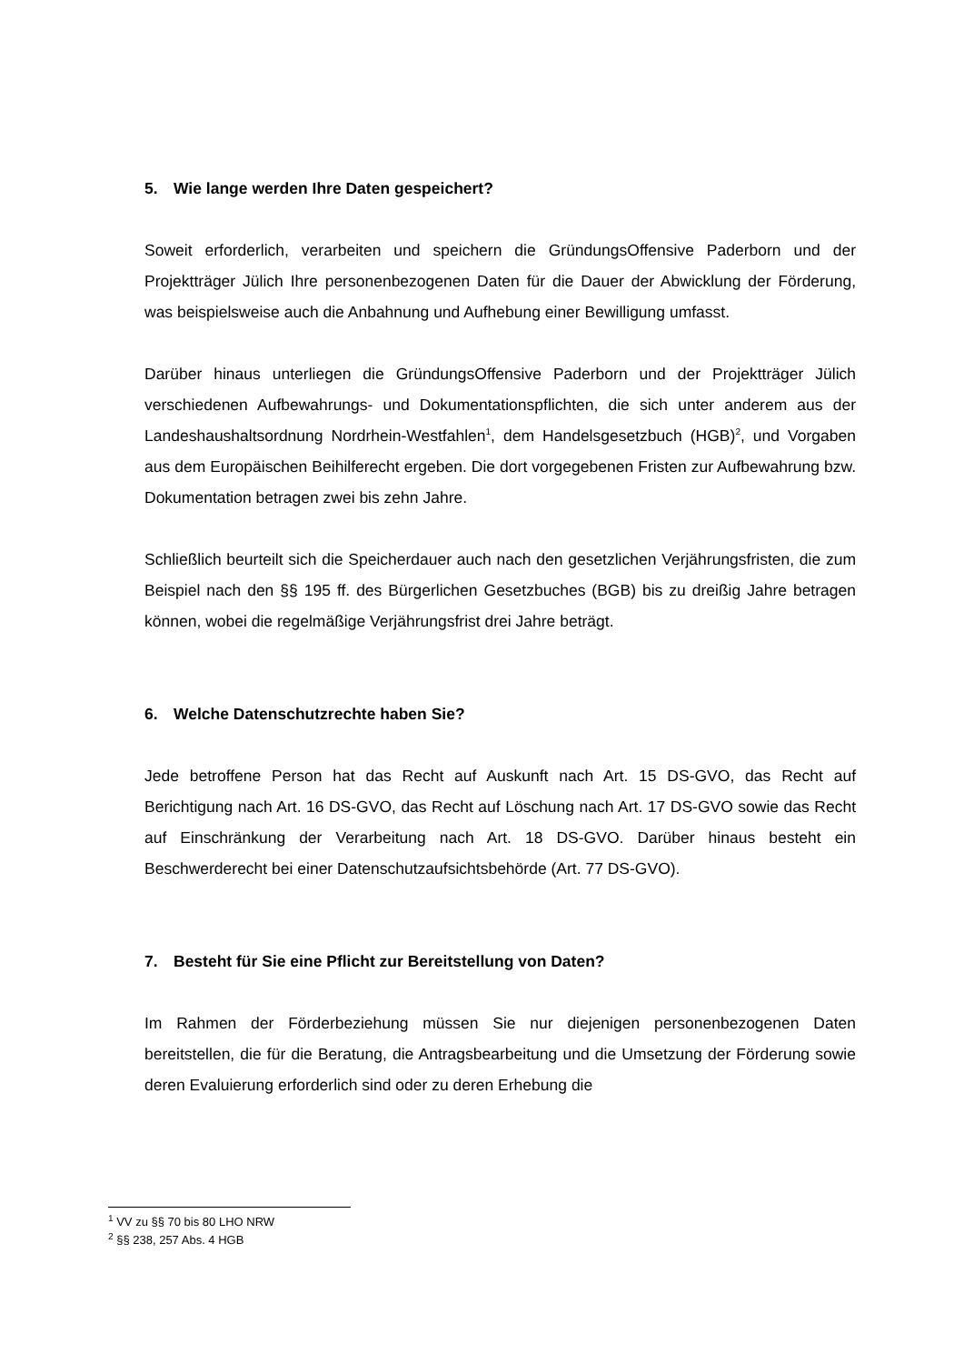5. Wie lange werden Ihre Daten gespeichert?
Soweit erforderlich, verarbeiten und speichern die GründungsOffensive Paderborn und der Projektträger Jülich Ihre personenbezogenen Daten für die Dauer der Abwicklung der Förderung, was beispielsweise auch die Anbahnung und Aufhebung einer Bewilligung umfasst.
Darüber hinaus unterliegen die GründungsOffensive Paderborn und der Projektträger Jülich verschiedenen Aufbewahrungs- und Dokumentationspflichten, die sich unter anderem aus der Landeshaushaltsordnung Nordrhein-Westfahlen<sup>1</sup>, dem Handelsgesetzbuch (HGB)<sup>2</sup>, und Vorgaben aus dem Europäischen Beihilferecht ergeben. Die dort vorgegebenen Fristen zur Aufbewahrung bzw. Dokumentation betragen zwei bis zehn Jahre.
Schließlich beurteilt sich die Speicherdauer auch nach den gesetzlichen Verjährungsfristen, die zum Beispiel nach den §§ 195 ff. des Bürgerlichen Gesetzbuches (BGB) bis zu dreißig Jahre betragen können, wobei die regelmäßige Verjährungsfrist drei Jahre beträgt.
6. Welche Datenschutzrechte haben Sie?
Jede betroffene Person hat das Recht auf Auskunft nach Art. 15 DS-GVO, das Recht auf Berichtigung nach Art. 16 DS-GVO, das Recht auf Löschung nach Art. 17 DS-GVO sowie das Recht auf Einschränkung der Verarbeitung nach Art. 18 DS-GVO. Darüber hinaus besteht ein Beschwerderecht bei einer Datenschutzaufsichtsbehörde (Art. 77 DS-GVO).
7. Besteht für Sie eine Pflicht zur Bereitstellung von Daten?
Im Rahmen der Förderbeziehung müssen Sie nur diejenigen personenbezogenen Daten bereitstellen, die für die Beratung, die Antragsbearbeitung und die Umsetzung der Förderung sowie deren Evaluierung erforderlich sind oder zu deren Erhebung die
<sup>1</sup> VV zu §§ 70 bis 80 LHO NRW
<sup>2</sup> §§ 238, 257 Abs. 4 HGB